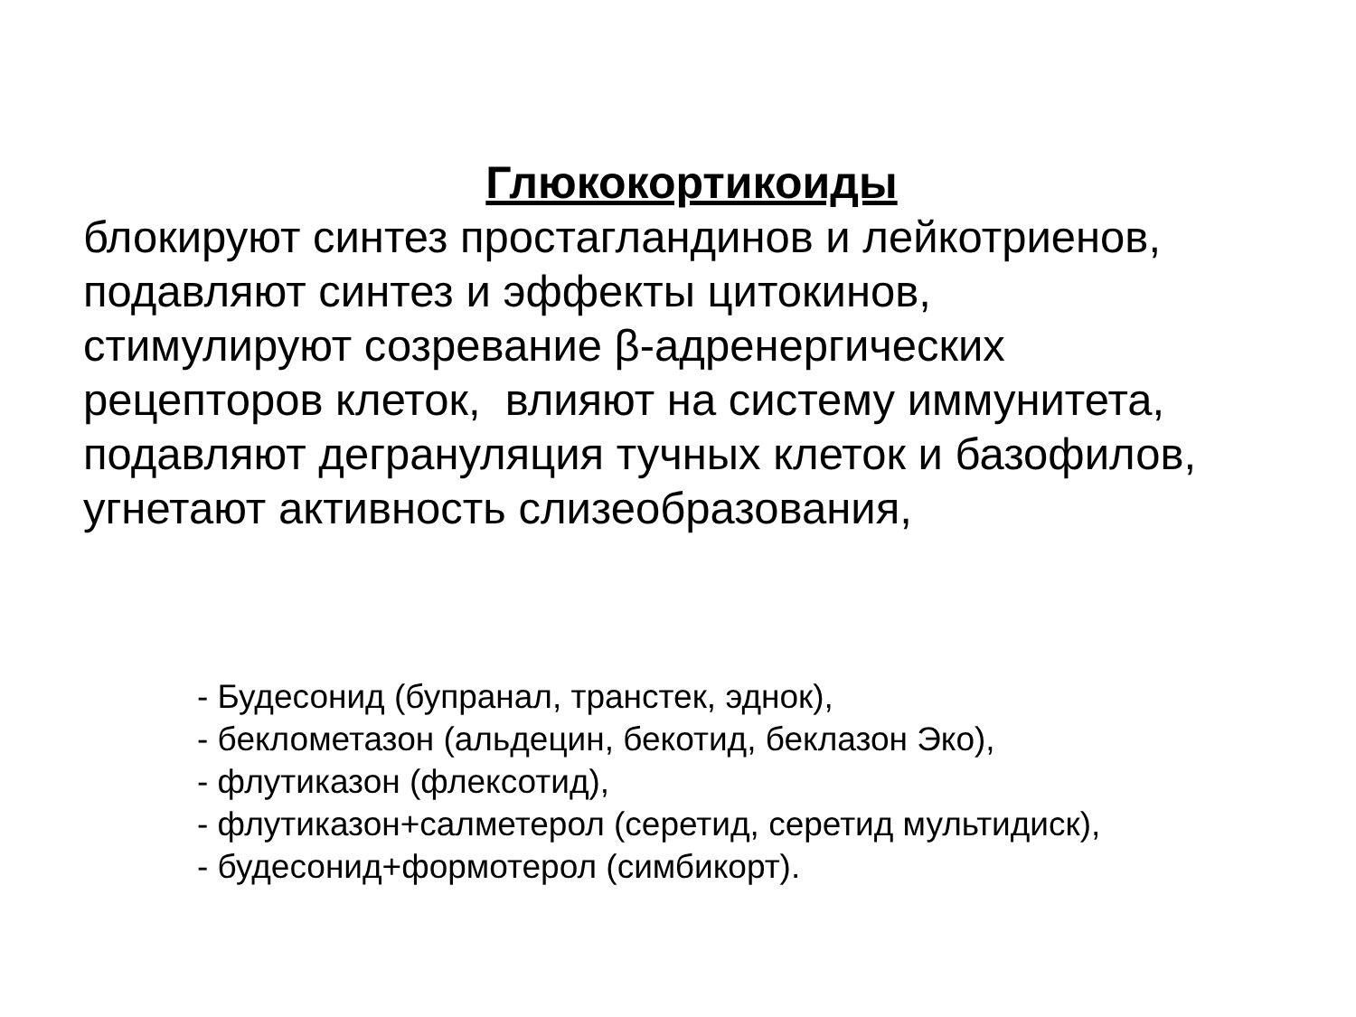Глюкокортикоиды
блокируют синтез простагландинов и лейкотриенов,
подавляют синтез и эффекты цитокинов,
стимулируют созревание β-адренергических
рецепторов клеток, влияют на систему иммунитета,
подавляют дегрануляция тучных клеток и базофилов,
угнетают активность слизеобразования,
- Будесонид (бупранал, транстек, эднок),
- беклометазон (альдецин, бекотид, беклазон Эко),
- флутиказон (флексотид),
- флутиказон+салметерол (серетид, серетид мультидиск),
- будесонид+формотерол (симбикорт).